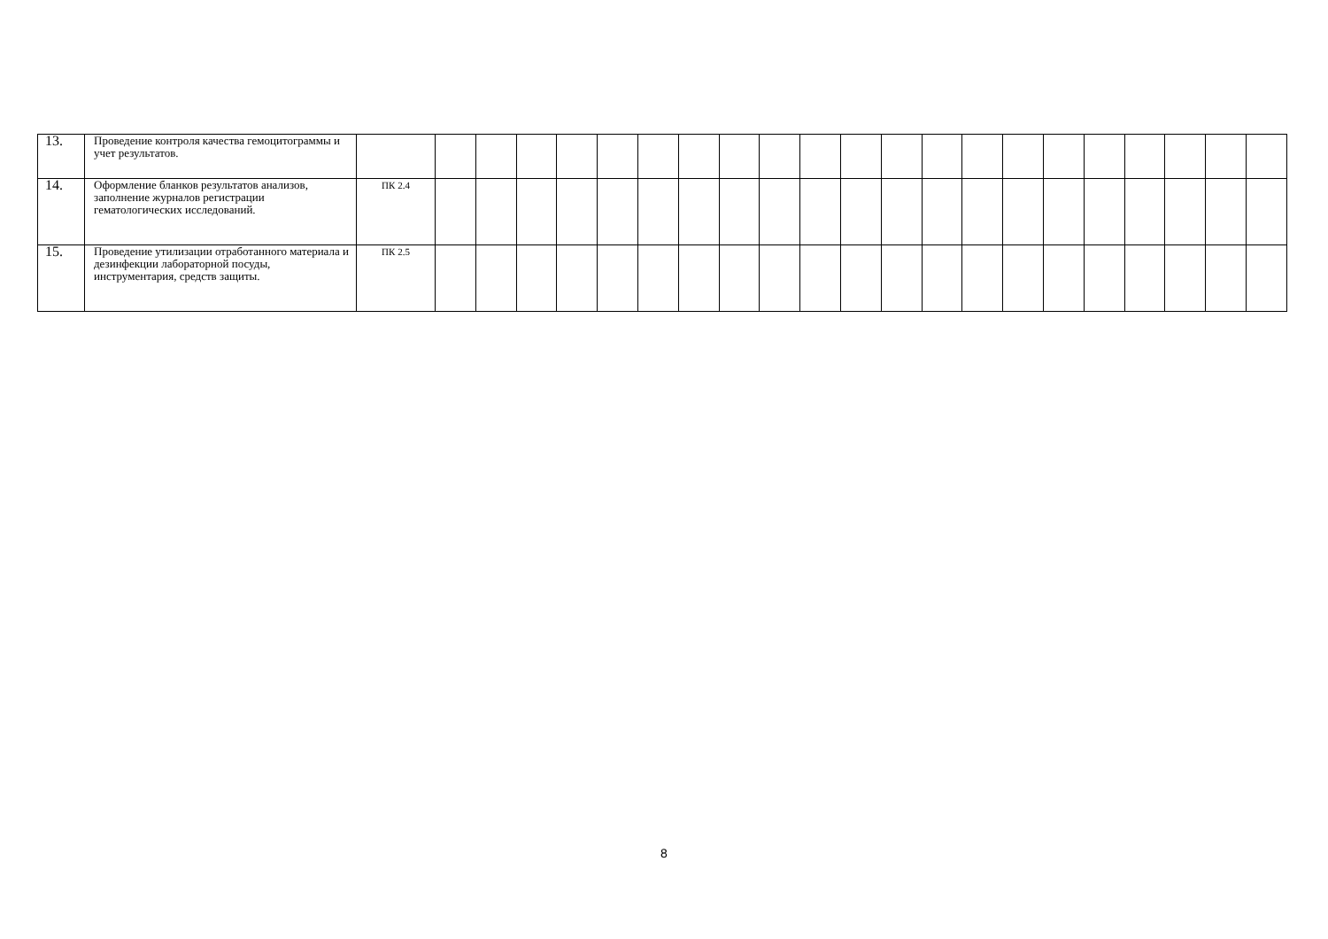| 13. | Проведение контроля качества гемоцитограммы и учет результатов. | | | | | | | | | | | | | | | | | | | | | | |
| 14. | Оформление бланков результатов анализов, заполнение журналов регистрации гематологических исследований. | ПК 2.4 | | | | | | | | | | | | | | | | | | | | | |
| 15. | Проведение утилизации отработанного материала и дезинфекции лабораторной посуды, инструментария, средств защиты. | ПК 2.5 | | | | | | | | | | | | | | | | | | | | | |
8